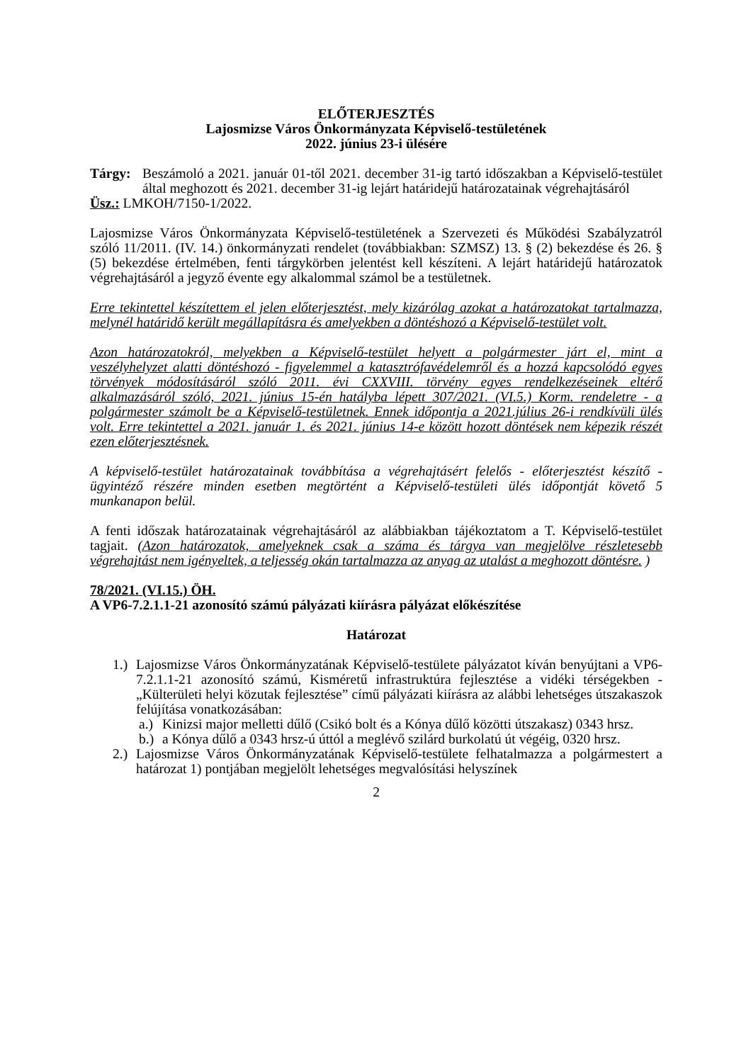ELŐTERJESZTÉS
Lajosmizse Város Önkormányzata Képviselő-testületének
2022. június 23-i ülésére
Tárgy: Beszámoló a 2021. január 01-től 2021. december 31-ig tartó időszakban a Képviselő-testület által meghozott és 2021. december 31-ig lejárt határidejű határozatainak végrehajtásáról
Üsz.: LMKOH/7150-1/2022.
Lajosmizse Város Önkormányzata Képviselő-testületének a Szervezeti és Működési Szabályzatról szóló 11/2011. (IV. 14.) önkormányzati rendelet (továbbiakban: SZMSZ) 13. § (2) bekezdése és 26. § (5) bekezdése értelmében, fenti tárgykörben jelentést kell készíteni. A lejárt határidejű határozatok végrehajtásáról a jegyző évente egy alkalommal számol be a testületnek.
Erre tekintettel készítettem el jelen előterjesztést, mely kizárólag azokat a határozatokat tartalmazza, melynél határidő került megállapításra és amelyekben a döntéshozó a Képviselő-testület volt.
Azon határozatokról, melyekben a Képviselő-testület helyett a polgármester járt el, mint a veszélyhelyzet alatti döntéshozó - figyelemmel a katasztrófavédelemről és a hozzá kapcsolódó egyes törvények módosításáról szóló 2011. évi CXXVIII. törvény egyes rendelkezéseinek eltérő alkalmazásáról szóló, 2021. június 15-én hatályba lépett 307/2021. (VI.5.) Korm. rendeletre - a polgármester számolt be a Képviselő-testületnek. Ennek időpontja a 2021.július 26-i rendkívüli ülés volt. Erre tekintettel a 2021. január 1. és 2021. június 14-e között hozott döntések nem képezik részét ezen előterjesztésnek.
A képviselő-testület határozatainak továbbítása a végrehajtásért felelős - előterjesztést készítő - ügyintéző részére minden esetben megtörtént a Képviselő-testületi ülés időpontját követő 5 munkanapon belül.
A fenti időszak határozatainak végrehajtásáról az alábbiakban tájékoztatom a T. Képviselő-testület tagjait. (Azon határozatok, amelyeknek csak a száma és tárgya van megjelölve részletesebb végrehajtást nem igényeltek, a teljesség okán tartalmazza az anyag az utalást a meghozott döntésre. )
78/2021. (VI.15.) ÖH.
A VP6-7.2.1.1-21 azonosító számú pályázati kiírásra pályázat előkészítése
Határozat
1.)
Lajosmizse Város Önkormányzatának Képviselő-testülete pályázatot kíván benyújtani a VP6-7.2.1.1-21 azonosító számú, Kisméretű infrastruktúra fejlesztése a vidéki térségekben - „Külterületi helyi közutak fejlesztése” című pályázati kiírásra az alábbi lehetséges útszakaszok felújítása vonatkozásában:
a.)
Kinizsi major melletti dűlő (Csikó bolt és a Kónya dűlő közötti útszakasz) 0343 hrsz.
b.)
a Kónya dűlő a 0343 hrsz-ú úttól a meglévő szilárd burkolatú út végéig, 0320 hrsz.
2.)
Lajosmizse Város Önkormányzatának Képviselő-testülete felhatalmazza a polgármestert a határozat 1) pontjában megjelölt lehetséges megvalósítási helyszínek
2